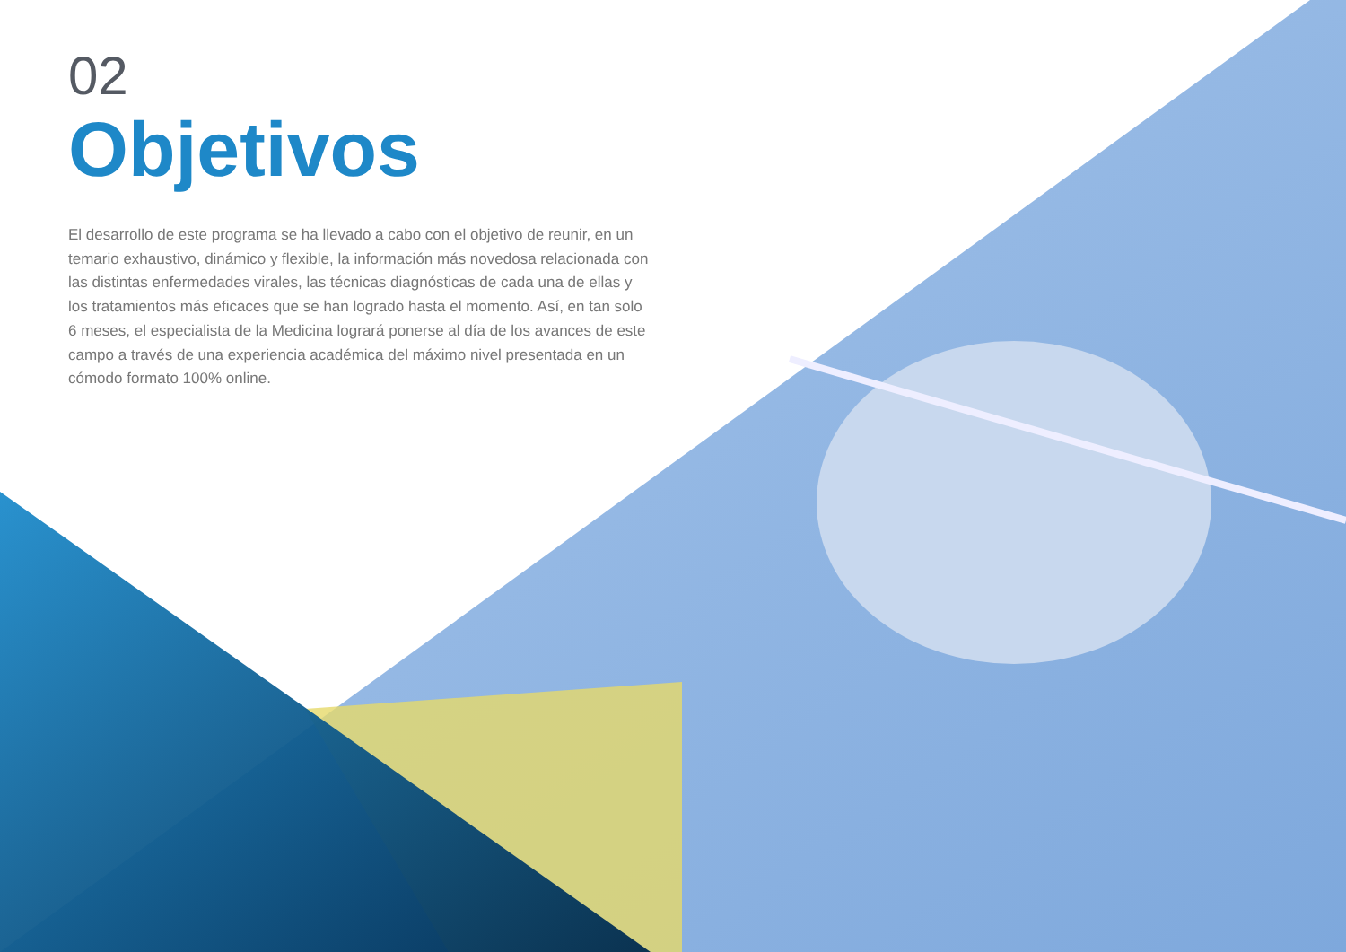02
Objetivos
El desarrollo de este programa se ha llevado a cabo con el objetivo de reunir, en un temario exhaustivo, dinámico y flexible, la información más novedosa relacionada con las distintas enfermedades virales, las técnicas diagnósticas de cada una de ellas y los tratamientos más eficaces que se han logrado hasta el momento. Así, en tan solo 6 meses, el especialista de la Medicina logrará ponerse al día de los avances de este campo a través de una experiencia académica del máximo nivel presentada en un cómodo formato 100% online.